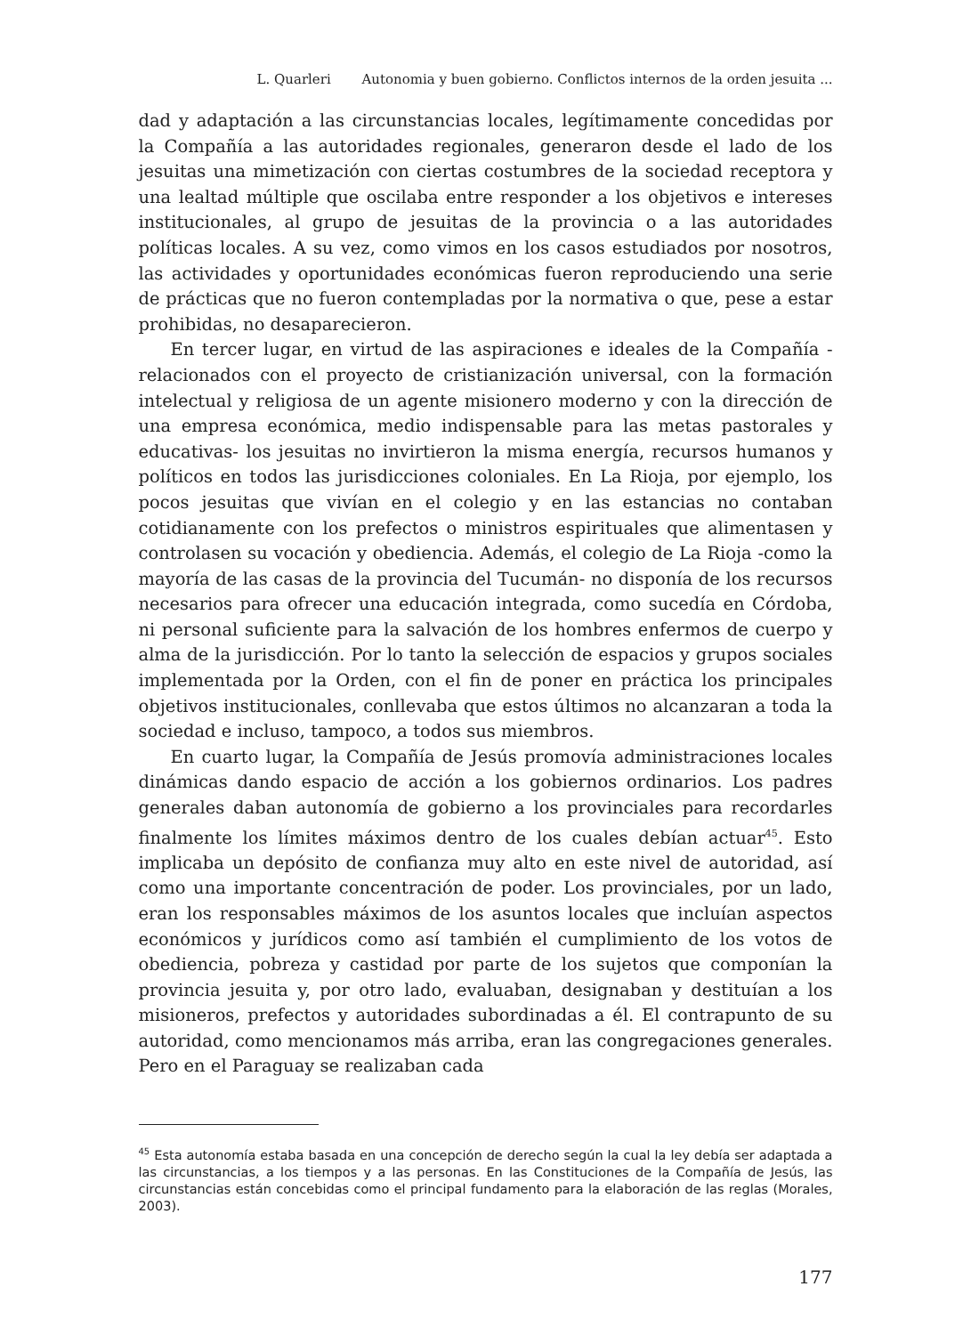L. Quarleri Autonomia y buen gobierno. Conflictos internos de la orden jesuita ...
dad y adaptación a las circunstancias locales, legítimamente concedidas por la Compañía a las autoridades regionales, generaron desde el lado de los jesuitas una mimetización con ciertas costumbres de la sociedad receptora y una lealtad múltiple que oscilaba entre responder a los objetivos e intereses institucionales, al grupo de jesuitas de la provincia o a las autoridades políticas locales. A su vez, como vimos en los casos estudiados por nosotros, las actividades y oportunidades económicas fueron reproduciendo una serie de prácticas que no fueron contempladas por la normativa o que, pese a estar prohibidas, no desaparecieron.
En tercer lugar, en virtud de las aspiraciones e ideales de la Compañía -relacionados con el proyecto de cristianización universal, con la formación intelectual y religiosa de un agente misionero moderno y con la dirección de una empresa económica, medio indispensable para las metas pastorales y educativas- los jesuitas no invirtieron la misma energía, recursos humanos y políticos en todos las jurisdicciones coloniales. En La Rioja, por ejemplo, los pocos jesuitas que vivían en el colegio y en las estancias no contaban cotidianamente con los prefectos o ministros espirituales que alimentasen y controlasen su vocación y obediencia. Además, el colegio de La Rioja -como la mayoría de las casas de la provincia del Tucumán- no disponía de los recursos necesarios para ofrecer una educación integrada, como sucedía en Córdoba, ni personal suficiente para la salvación de los hombres enfermos de cuerpo y alma de la jurisdicción. Por lo tanto la selección de espacios y grupos sociales implementada por la Orden, con el fin de poner en práctica los principales objetivos institucionales, conllevaba que estos últimos no alcanzaran a toda la sociedad e incluso, tampoco, a todos sus miembros.
En cuarto lugar, la Compañía de Jesús promovía administraciones locales dinámicas dando espacio de acción a los gobiernos ordinarios. Los padres generales daban autonomía de gobierno a los provinciales para recordarles finalmente los límites máximos dentro de los cuales debían actuar<sup>45</sup>. Esto implicaba un depósito de confianza muy alto en este nivel de autoridad, así como una importante concentración de poder. Los provinciales, por un lado, eran los responsables máximos de los asuntos locales que incluían aspectos económicos y jurídicos como así también el cumplimiento de los votos de obediencia, pobreza y castidad por parte de los sujetos que componían la provincia jesuita y, por otro lado, evaluaban, designaban y destituían a los misioneros, prefectos y autoridades subordinadas a él. El contrapunto de su autoridad, como mencionamos más arriba, eran las congregaciones generales. Pero en el Paraguay se realizaban cada
<sup>45</sup> Esta autonomía estaba basada en una concepción de derecho según la cual la ley debía ser adaptada a las circunstancias, a los tiempos y a las personas. En las Constituciones de la Compañía de Jesús, las circunstancias están concebidas como el principal fundamento para la elaboración de las reglas (Morales, 2003).
177